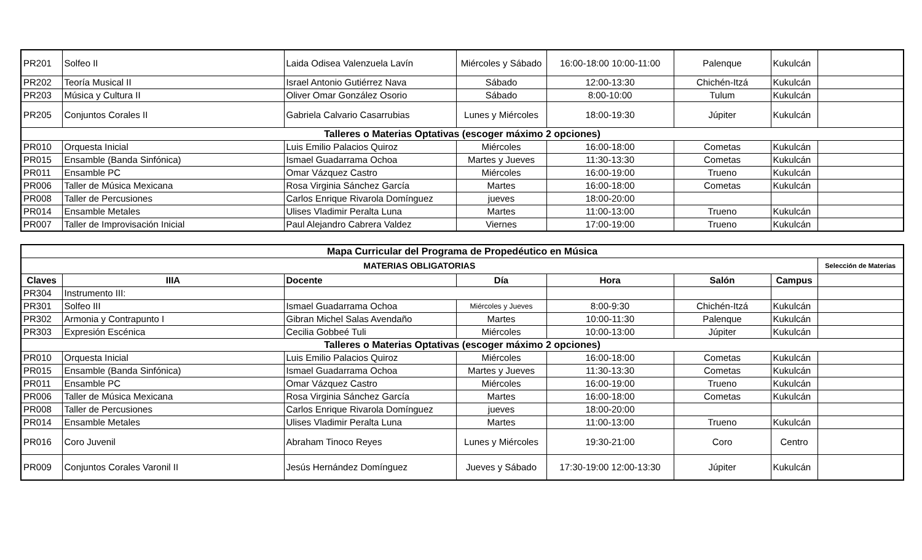| PR201 | Solfeo II | Laida Odisea Valenzuela Lavín | Miércoles y Sábado | 16:00-18:00 10:00-11:00 | Palenque | Kukulcán | |
| PR202 | Teoría Musical II | Israel Antonio Gutiérrez Nava | Sábado | 12:00-13:30 | Chichén-Itzá | Kukulcán | |
| PR203 | Música y Cultura II | Oliver Omar González Osorio | Sábado | 8:00-10:00 | Tulum | Kukulcán | |
| PR205 | Conjuntos Corales II | Gabriela Calvario Casarrubias | Lunes y Miércoles | 18:00-19:30 | Júpiter | Kukulcán | |
| Talleres o Materias Optativas (escoger máximo 2 opciones) | | | | | | | |
| PR010 | Orquesta Inicial | Luis Emilio Palacios Quiroz | Miércoles | 16:00-18:00 | Cometas | Kukulcán | |
| PR015 | Ensamble (Banda Sinfónica) | Ismael Guadarrama Ochoa | Martes y Jueves | 11:30-13:30 | Cometas | Kukulcán | |
| PR011 | Ensamble PC | Omar Vázquez Castro | Miércoles | 16:00-19:00 | Trueno | Kukulcán | |
| PR006 | Taller de Música Mexicana | Rosa Virginia Sánchez García | Martes | 16:00-18:00 | Cometas | Kukulcán | |
| PR008 | Taller de Percusiones | Carlos Enrique Rivarola Domínguez | jueves | 18:00-20:00 | | | |
| PR014 | Ensamble Metales | Ulises Vladimir Peralta Luna | Martes | 11:00-13:00 | Trueno | Kukulcán | |
| PR007 | Taller de Improvisación Inicial | Paul Alejandro Cabrera Valdez | Viernes | 17:00-19:00 | Trueno | Kukulcán | |
| Mapa Curricular del Programa de Propedéutico en Música | | | | | | | |
| MATERIAS OBLIGATORIAS | | | | | | | Selección de Materias |
| Claves | IIIA | Docente | Día | Hora | Salón | Campus | |
| PR304 | Instrumento III: | | | | | | |
| PR301 | Solfeo III | Ismael Guadarrama Ochoa | Miércoles y Jueves | 8:00-9:30 | Chichén-Itzá | Kukulcán | |
| PR302 | Armonia y Contrapunto I | Gibran Michel Salas Avendaño | Martes | 10:00-11:30 | Palenque | Kukulcán | |
| PR303 | Expresión Escénica | Cecilia Gobbeé Tuli | Miércoles | 10:00-13:00 | Júpiter | Kukulcán | |
| Talleres o Materias Optativas (escoger máximo 2 opciones) | | | | | | | |
| PR010 | Orquesta Inicial | Luis Emilio Palacios Quiroz | Miércoles | 16:00-18:00 | Cometas | Kukulcán | |
| PR015 | Ensamble (Banda Sinfónica) | Ismael Guadarrama Ochoa | Martes y Jueves | 11:30-13:30 | Cometas | Kukulcán | |
| PR011 | Ensamble PC | Omar Vázquez Castro | Miércoles | 16:00-19:00 | Trueno | Kukulcán | |
| PR006 | Taller de Música Mexicana | Rosa Virginia Sánchez García | Martes | 16:00-18:00 | Cometas | Kukulcán | |
| PR008 | Taller de Percusiones | Carlos Enrique Rivarola Domínguez | jueves | 18:00-20:00 | | | |
| PR014 | Ensamble Metales | Ulises Vladimir Peralta Luna | Martes | 11:00-13:00 | Trueno | Kukulcán | |
| PR016 | Coro Juvenil | Abraham Tinoco Reyes | Lunes y Miércoles | 19:30-21:00 | Coro | Centro | |
| PR009 | Conjuntos Corales Varonil II | Jesús Hernández Domínguez | Jueves y Sábado | 17:30-19:00 12:00-13:30 | Júpiter | Kukulcán | |